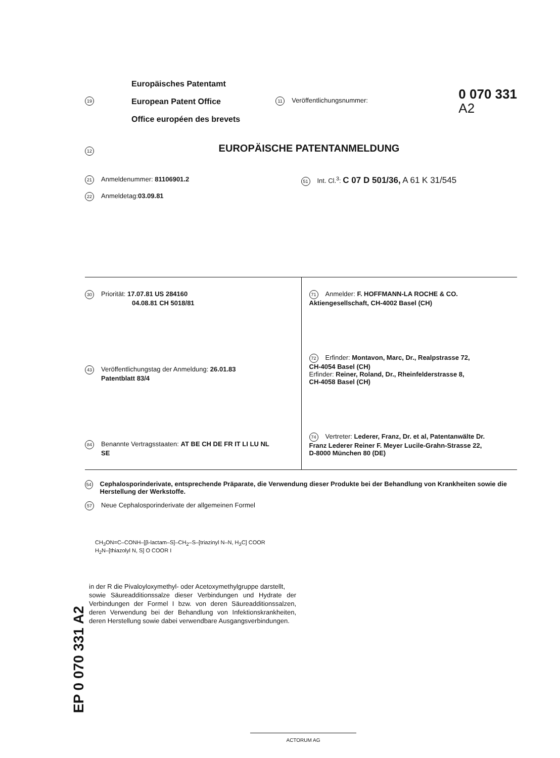19
Europäisches Patentamt
European Patent Office
Office européen des brevets
11 Veröffentlichungsnummer:
0 070 331
A2
12
EUROPÄISCHE PATENTANMELDUNG
21 Anmeldenummer: 81106901.2 51 Int. Cl.<sup>3</sup>: C 07 D 501/36, A 61 K 31/545
22 Anmeldetag: 03.09.81
30 Priorität: 17.07.81 US 284160
04.08.81 CH 5018/81
43 Veröffentlichungstag der Anmeldung: 26.01.83
Patentblatt 83/4
84 Benannte Vertragsstaaten: AT BE CH DE FR IT LI LU NL
SE
71 Anmelder: F. HOFFMANN-LA ROCHE & CO.
Aktiengesellschaft, CH-4002 Basel (CH)
72 Erfinder: Montavon, Marc, Dr., Realpstrasse 72,
CH-4054 Basel (CH)
Erfinder: Reiner, Roland, Dr., Rheinfelderstrasse 8,
CH-4058 Basel (CH)
74 Vertreter: Lederer, Franz, Dr. et al, Patentanwälte Dr.
Franz Lederer Reiner F. Meyer Lucile-Grahn-Strasse 22,
D-8000 München 80 (DE)
54 Cephalosporinderivate, entsprechende Präparate, die Verwendung dieser Produkte bei der Behandlung von Krankheiten sowie die Herstellung der Werkstoffe.
57 Neue Cephalosporinderivate der allgemeinen Formel
CH<sub>3</sub>ON=C–CONH–[β-lactam–S]–CH<sub>2</sub>–S–[triazinyl N–N, H<sub>3</sub>C] COOR
H<sub>2</sub>N–[thiazolyl N, S] O COOR I
in der R die Pivaloyloxymethyl- oder Acetoxymethylgruppe darstellt,
sowie Säureadditionssalze dieser Verbindungen und Hydrate der Verbindungen der Formel I bzw. von deren Säureadditionssalzen, deren Verwendung bei der Behandlung von Infektionskrankheiten, deren Herstellung sowie dabei verwendbare Ausgangsverbindungen.
EP 0 070 331 A2
ACTORUM AG